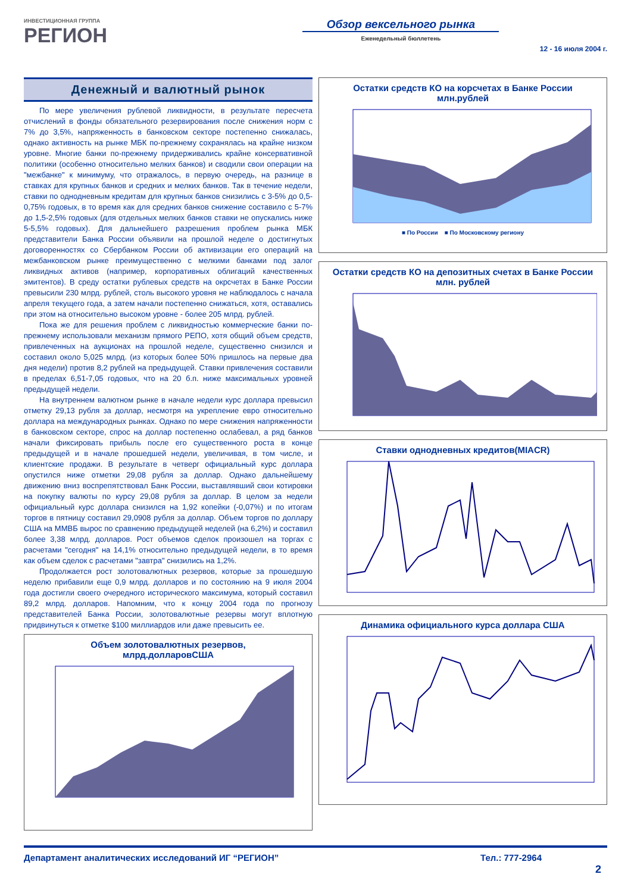ИНВЕСТИЦИОННАЯ ГРУППА
РЕГИОН
Обзор вексельного рынка
Еженедельный бюллетень
12 - 16 июля 2004 г.
Денежный и валютный рынок
По мере увеличения рублевой ликвидности, в результате пересчета отчислений в фонды обязательного резервирования после снижения норм с 7% до 3,5%, напряженность в банковском секторе постепенно снижалась, однако активность на рынке МБК по-прежнему сохранялась на крайне низком уровне. Многие банки по-прежнему придерживались крайне консервативной политики (особенно относительно мелких банков) и сводили свои операции на "межбанке" к минимуму, что отражалось, в первую очередь, на разнице в ставках для крупных банков и средних и мелких банков. Так в течение недели, ставки по однодневным кредитам для крупных банков снизились с 3-5% до 0,5-0,75% годовых, в то время как для средних банков снижение составило с 5-7% до 1,5-2,5% годовых (для отдельных мелких банков ставки не опускались ниже 5-5,5% годовых). Для дальнейшего разрешения проблем рынка МБК представители Банка России объявили на прошлой неделе о достигнутых договоренностях со Сбербанком России об активизации его операций на межбанковском рынке преимущественно с мелкими банками под залог ликвидных активов (например, корпоративных облигаций качественных эмитентов). В среду остатки рублевых средств на окрсчетах в Банке России превысили 230 млрд. рублей, столь высокого уровня не наблюдалось с начала апреля текущего года, а затем начали постепенно снижаться, хотя, оставались при этом на относительно высоком уровне - более 205 млрд. рублей.
Пока же для решения проблем с ликвидностью коммерческие банки по-прежнему использовали механизм прямого РЕПО, хотя общий объем средств, привлеченных на аукционах на прошлой неделе, существенно снизился и составил около 5,025 млрд. (из которых более 50% пришлось на первые два дня недели) против 8,2 рублей на предыдущей. Ставки привлечения составили в пределах 6,51-7,05 годовых, что на 20 б.п. ниже максимальных уровней предыдущей недели.
На внутреннем валютном рынке в начале недели курс доллара превысил отметку 29,13 рубля за доллар, несмотря на укрепление евро относительно доллара на международных рынках. Однако по мере снижения напряженности в банковском секторе, спрос на доллар постепенно ослабевал, а ряд банков начали фиксировать прибыль после его существенного роста в конце предыдущей и в начале прошедшей недели, увеличивая, в том числе, и клиентские продажи. В результате в четверг официальный курс доллара опустился ниже отметки 29,08 рубля за доллар. Однако дальнейшему движению вниз воспрепятствовал Банк России, выставлявший свои котировки на покупку валюты по курсу 29,08 рубля за доллар. В целом за недели официальный курс доллара снизился на 1,92 копейки (-0,07%) и по итогам торгов в пятницу составил 29,0908 рубля за доллар. Объем торгов по доллару США на ММВБ вырос по сравнению предыдущей неделей (на 6,2%) и составил более 3,38 млрд. долларов. Рост объемов сделок произошел на торгах с расчетами "сегодня" на 14,1% относительно предыдущей недели, в то время как объем сделок с расчетами "завтра" снизились на 1,2%.
Продолжается рост золотовалютных резервов, которые за прошедшую неделю прибавили еще 0,9 млрд. долларов и по состоянию на 9 июля 2004 года достигли своего очередного исторического максимума, который составил 89,2 млрд. долларов. Напомним, что к концу 2004 года по прогнозу представителей Банка России, золотовалютные резервы могут вплотную придвинуться к отметке $100 миллиардов или даже превысить ее.
Объем золотовалютных резервов,
млрд.долларовСША
Остатки средств КО на корсчетах в Банке России
млн.рублей
■ По России ■ По Московскому региону
Остатки средств КО на депозитных счетах в Банке России
млн. рублей
Ставки однодневных кредитов(MIACR)
Динамика официального курса доллара США
Департамент аналитических исследований ИГ “РЕГИОН” Тел.: 777-2964
2